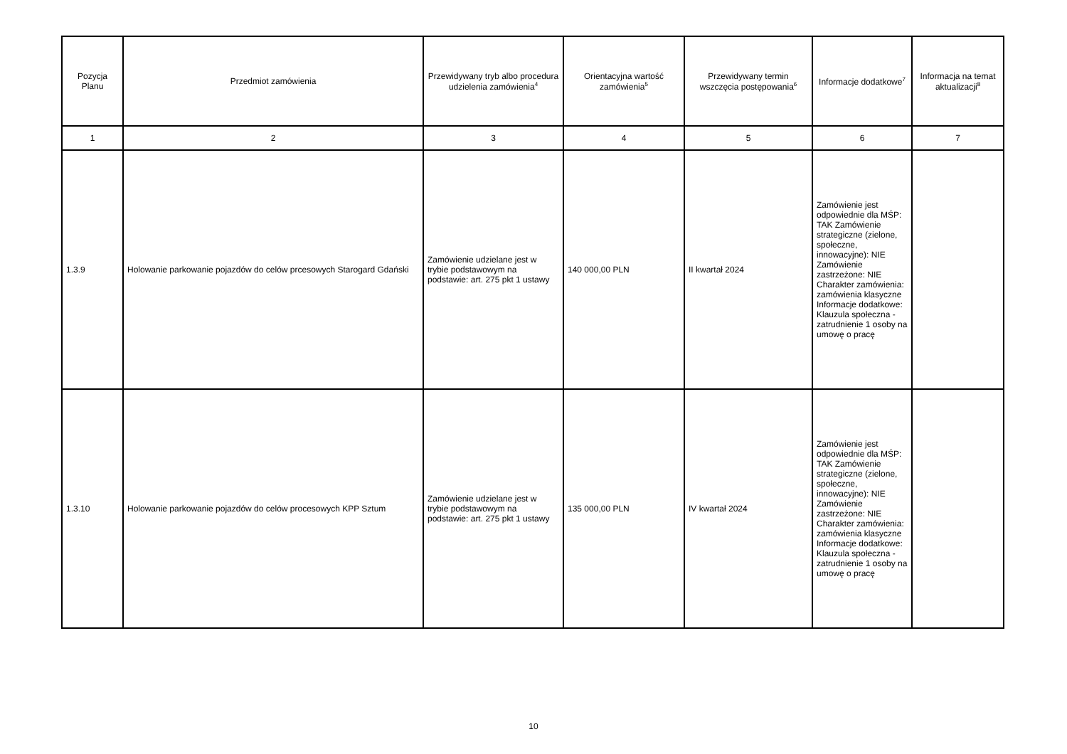| Pozycja Planu | Przedmiot zamówienia | Przewidywany tryb albo procedura udzielenia zamówienia<sup>4</sup> | Orientacyjna wartość zamówienia<sup>5</sup> | Przewidywany termin wszczęcia postępowania<sup>6</sup> | Informacje dodatkowe<sup>7</sup> | Informacja na temat aktualizacji<sup>8</sup> |
| --- | --- | --- | --- | --- | --- | --- |
| 1 | 2 | 3 | 4 | 5 | 6 | 7 |
| 1.3.9 | Holowanie parkowanie pojazdów do celów prcesowych Starogard Gdański | Zamówienie udzielane jest w trybie podstawowym na podstawie: art. 275 pkt 1 ustawy | 140 000,00 PLN | II kwartał 2024 | Zamówienie jest odpowiednie dla MŚP: TAK Zamówienie strategiczne (zielone, społeczne, innowacyjne): NIE Zamówienie zastrzeżone: NIE Charakter zamówienia: zamówienia klasyczne Informacje dodatkowe: Klauzula społeczna - zatrudnienie 1 osoby na umowę o pracę | |
| 1.3.10 | Holowanie parkowanie pojazdów do celów procesowych KPP Sztum | Zamówienie udzielane jest w trybie podstawowym na podstawie: art. 275 pkt 1 ustawy | 135 000,00 PLN | IV kwartał 2024 | Zamówienie jest odpowiednie dla MŚP: TAK Zamówienie strategiczne (zielone, społeczne, innowacyjne): NIE Zamówienie zastrzeżone: NIE Charakter zamówienia: zamówienia klasyczne Informacje dodatkowe: Klauzula społeczna - zatrudnienie 1 osoby na umowę o pracę | |
10